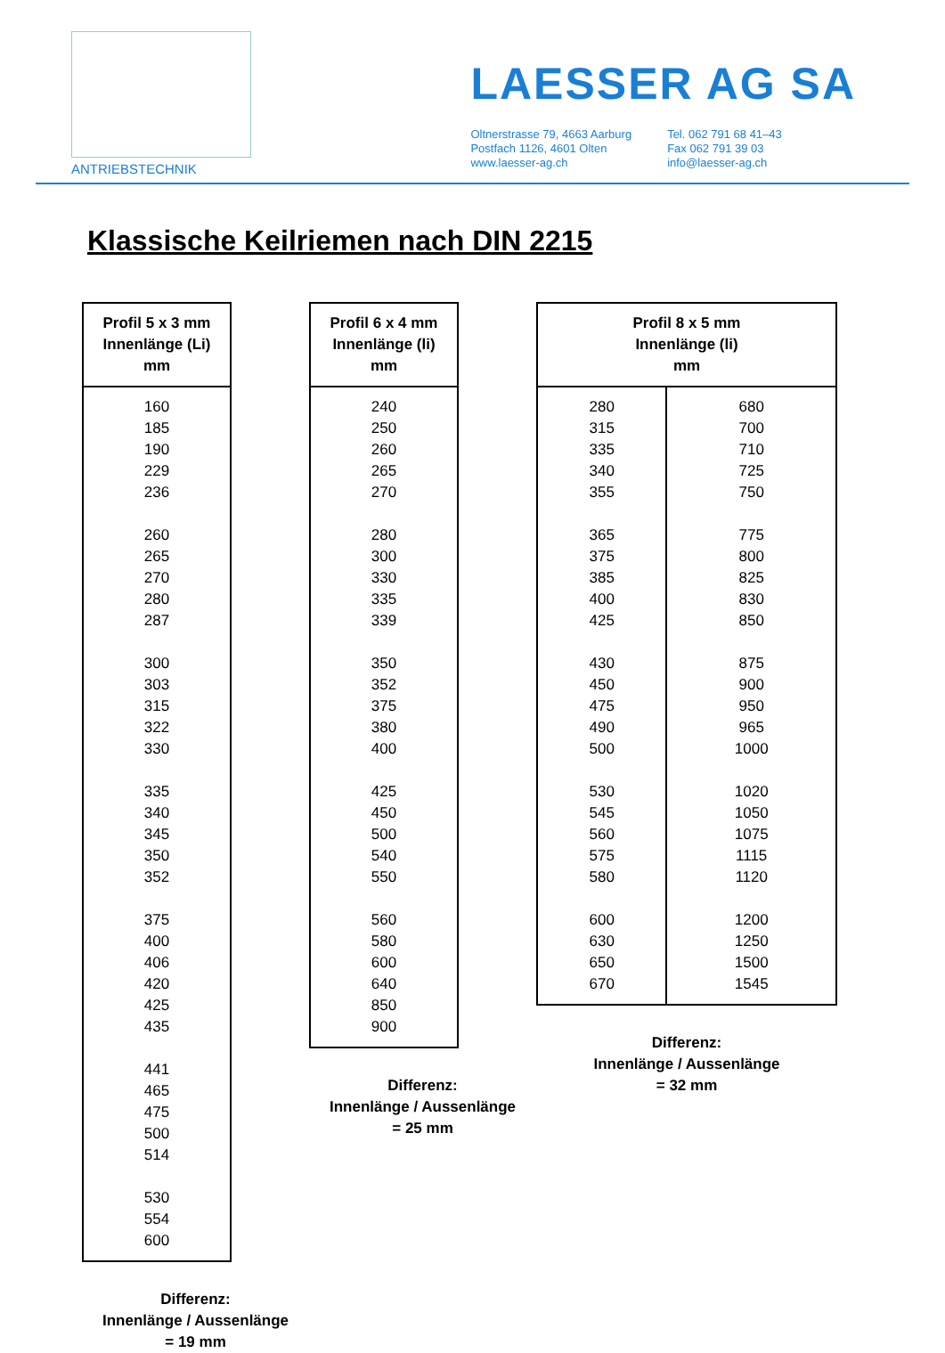ANTRIEBSTECHNIK
LAESSER AG SA
Oltnerstrasse 79, 4663 Aarburg
Postfach 1126, 4601 Olten
www.laesser-ag.ch
Tel. 062 791 68 41–43
Fax 062 791 39 03
info@laesser-ag.ch
Klassische Keilriemen nach DIN 2215
| Profil 5 x 3 mm Innenlänge (Li) mm |
| --- |
| 160 185 190 229 236 260 265 270 280 287 300 303 315 322 330 335 340 345 350 352 375 400 406 420 425 435 441 465 475 500 514 530 554 600 |
Differenz:
Innenlänge / Aussenlänge
= 19 mm
| Profil 6 x 4 mm Innenlänge (li) mm |
| --- |
| 240 250 260 265 270 280 300 330 335 339 350 352 375 380 400 425 450 500 540 550 560 580 600 640 850 900 |
Differenz:
Innenlänge / Aussenlänge
= 25 mm
| Profil 8 x 5 mm Innenlänge (li) mm | |
| --- | --- |
| 280 315 335 340 355 365 375 385 400 425 430 450 475 490 500 530 545 560 575 580 600 630 650 670 | 680 700 710 725 750 775 800 825 830 850 875 900 950 965 1000 1020 1050 1075 1115 1120 1200 1250 1500 1545 |
Differenz:
Innenlänge / Aussenlänge
= 32 mm